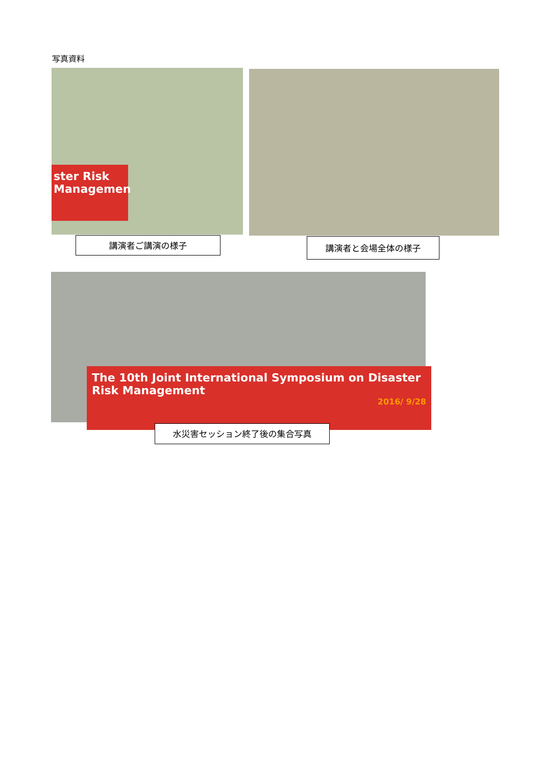写真資料
ster Risk Managemen
講演者ご講演の様子 講演者と会場全体の様子
The 10th Joint International Symposium on Disaster Risk Management
2016/ 9/28
水災害セッション終了後の集合写真